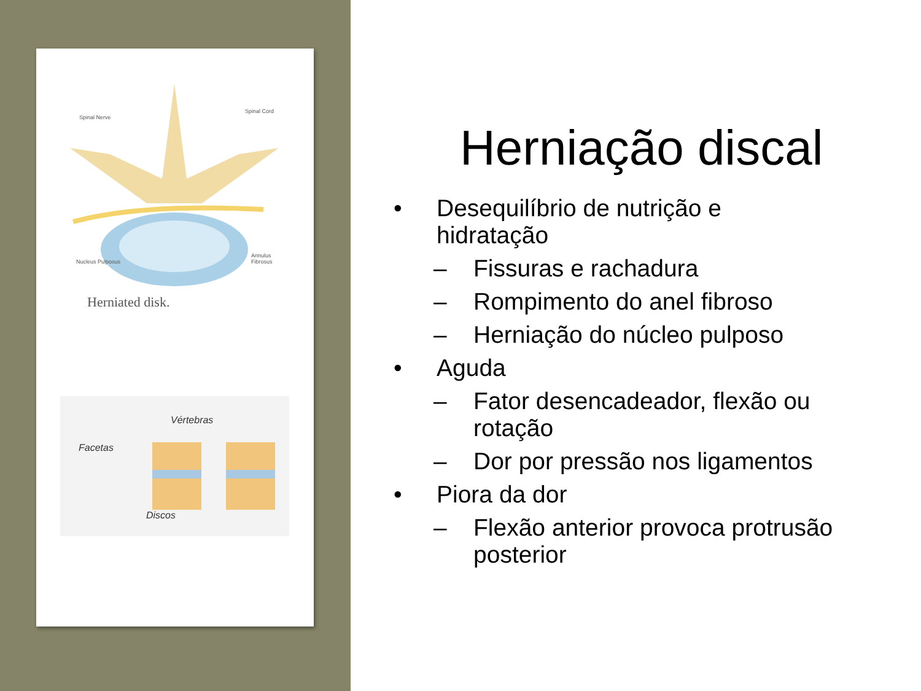Spinal Nerve
Spinal Cord
Nucleus Pulposus
Annulus Fibrosus
Herniated disk.
Vértebras
Facetas
Discos
Herniação discal
• Desequilíbrio de nutrição e
hidratação
– Fissuras e rachadura
– Rompimento do anel fibroso
– Herniação do núcleo pulposo
• Aguda
– Fator desencadeador, flexão ou
rotação
– Dor por pressão nos ligamentos
• Piora da dor
– Flexão anterior provoca protrusão
posterior